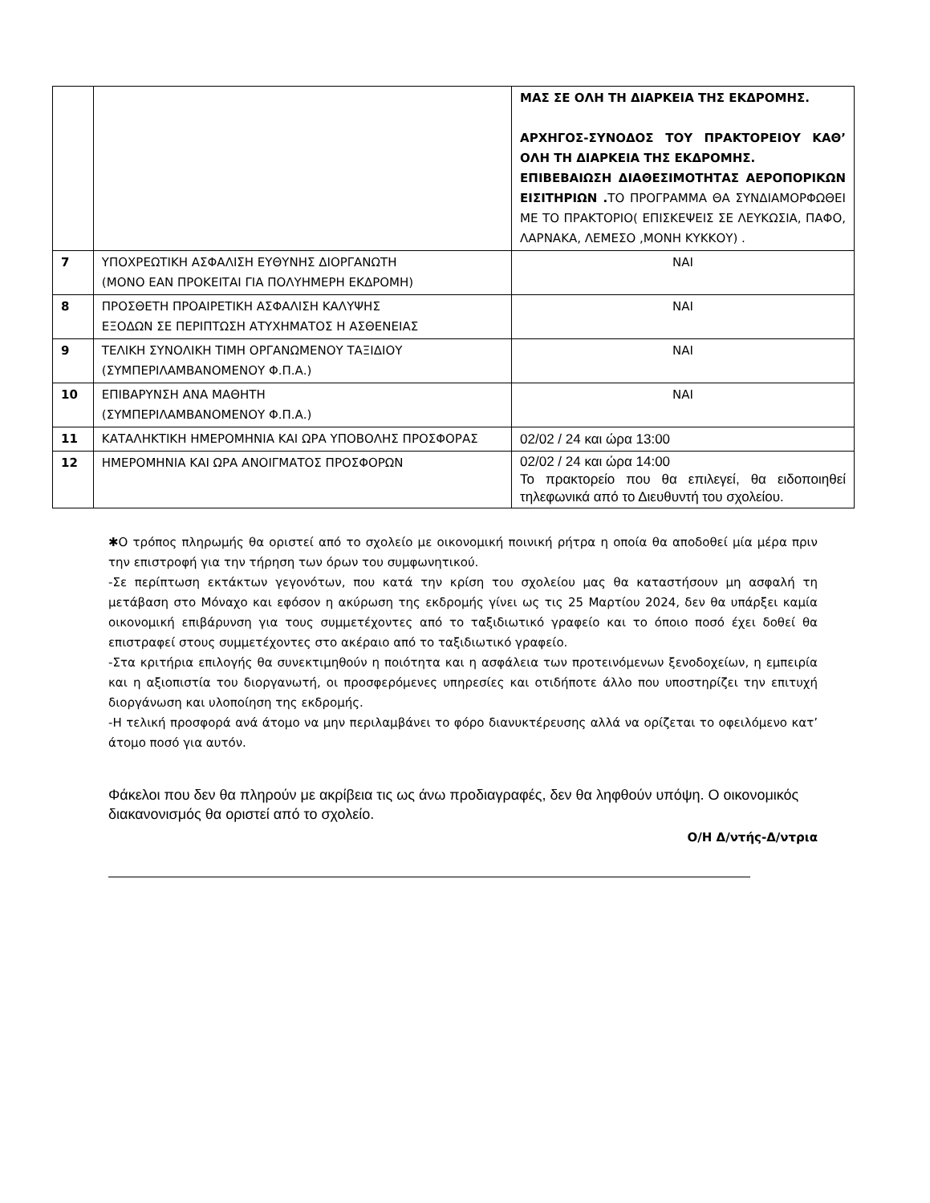| | | ΜΑΣ ΣΕ ΟΛΗ ΤΗ ΔΙΑΡΚΕΙΑ ΤΗΣ ΕΚΔΡΟΜΗΣ. ΑΡΧΗΓΟΣ-ΣΥΝΟΔΟΣ ΤΟΥ ΠΡΑΚΤΟΡΕΙΟΥ ΚΑΘ’ ΟΛΗ ΤΗ ΔΙΑΡΚΕΙΑ ΤΗΣ ΕΚΔΡΟΜΗΣ. ΕΠΙΒΕΒΑΙΩΣΗ ΔΙΑΘΕΣΙΜΟΤΗΤΑΣ ΑΕΡΟΠΟΡΙΚΩΝ ΕΙΣΙΤΗΡΙΩΝ . ΤΟ ΠΡΟΓΡΑΜΜΑ ΘΑ ΣΥΝΔΙΑΜΟΡΦΩΘΕΙ ΜΕ ΤΟ ΠΡΑΚΤΟΡΙΟ( ΕΠΙΣΚΕΨΕΙΣ ΣΕ ΛΕΥΚΩΣΙΑ, ΠΑΦΟ, ΛΑΡΝΑΚΑ, ΛΕΜΕΣΟ ,ΜΟΝΗ ΚΥΚΚΟΥ) . |
| 7 | ΥΠΟΧΡΕΩΤΙΚΗ ΑΣΦΑΛΙΣΗ ΕΥΘΥΝΗΣ ΔΙΟΡΓΑΝΩΤΗ (ΜΟΝΟ ΕΑΝ ΠΡΟΚΕΙΤΑΙ ΓΙΑ ΠΟΛΥΗΜΕΡΗ ΕΚΔΡΟΜΗ) | ΝΑΙ |
| 8 | ΠΡΟΣΘΕΤΗ ΠΡΟΑΙΡΕΤΙΚΗ ΑΣΦΑΛΙΣΗ ΚΑΛΥΨΗΣ ΕΞΟΔΩΝ ΣΕ ΠΕΡΙΠΤΩΣΗ ΑΤΥΧΗΜΑΤΟΣ Η ΑΣΘΕΝΕΙΑΣ | ΝΑΙ |
| 9 | ΤΕΛΙΚΗ ΣΥΝΟΛΙΚΗ ΤΙΜΗ ΟΡΓΑΝΩΜΕΝΟΥ ΤΑΞΙΔΙΟΥ (ΣΥΜΠΕΡΙΛΑΜΒΑΝΟΜΕΝΟΥ Φ.Π.Α.) | ΝΑΙ |
| 10 | ΕΠΙΒΑΡΥΝΣΗ ΑΝΑ ΜΑΘΗΤΗ (ΣΥΜΠΕΡΙΛΑΜΒΑΝΟΜΕΝΟΥ Φ.Π.Α.) | ΝΑΙ |
| 11 | ΚΑΤΑΛΗΚΤΙΚΗ ΗΜΕΡΟΜΗΝΙΑ ΚΑΙ ΩΡΑ ΥΠΟΒΟΛΗΣ ΠΡΟΣΦΟΡΑΣ | 02/02 / 24 και ώρα 13:00 |
| 12 | ΗΜΕΡΟΜΗΝΙΑ ΚΑΙ ΩΡΑ ΑΝΟΙΓΜΑΤΟΣ ΠΡΟΣΦΟΡΩΝ | 02/02 / 24 και ώρα 14:00 Το πρακτορείο που θα επιλεγεί, θα ειδοποιηθεί τηλεφωνικά από το Διευθυντή του σχολείου. |
✱Ο τρόπος πληρωμής θα οριστεί από το σχολείο με οικονομική ποινική ρήτρα η οποία θα αποδοθεί μία μέρα πριν την επιστροφή για την τήρηση των όρων του συμφωνητικού.
-Σε περίπτωση εκτάκτων γεγονότων, που κατά την κρίση του σχολείου μας θα καταστήσουν μη ασφαλή τη μετάβαση στο Μόναχο και εφόσον η ακύρωση της εκδρομής γίνει ως τις 25 Μαρτίου 2024, δεν θα υπάρξει καμία οικονομική επιβάρυνση για τους συμμετέχοντες από το ταξιδιωτικό γραφείο και το όποιο ποσό έχει δοθεί θα επιστραφεί στους συμμετέχοντες στο ακέραιο από το ταξιδιωτικό γραφείο.
-Στα κριτήρια επιλογής θα συνεκτιμηθούν η ποιότητα και η ασφάλεια των προτεινόμενων ξενοδοχείων, η εμπειρία και η αξιοπιστία του διοργανωτή, οι προσφερόμενες υπηρεσίες και οτιδήποτε άλλο που υποστηρίζει την επιτυχή διοργάνωση και υλοποίηση της εκδρομής.
-Η τελική προσφορά ανά άτομο να μην περιλαμβάνει το φόρο διανυκτέρευσης αλλά να ορίζεται το οφειλόμενο κατ’ άτομο ποσό για αυτόν.
Φάκελοι που δεν θα πληρούν με ακρίβεια τις ως άνω προδιαγραφές, δεν θα ληφθούν υπόψη. Ο οικονομικός διακανονισμός θα οριστεί από το σχολείο.
Ο/Η Δ/ντής-Δ/ντρια